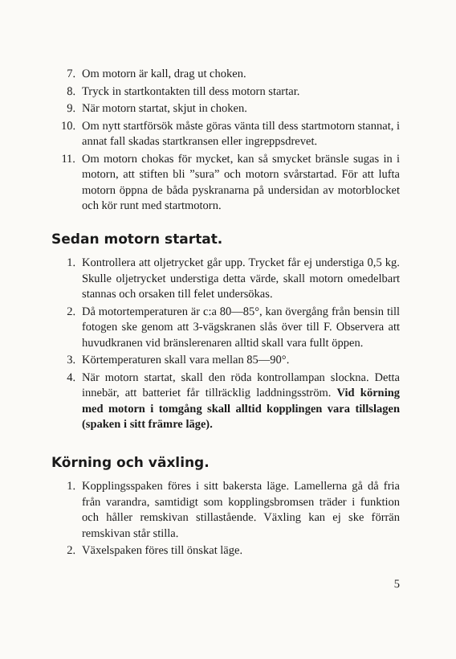7. Om motorn är kall, drag ut choken.
8. Tryck in startkontakten till dess motorn startar.
9. När motorn startat, skjut in choken.
10. Om nytt startförsök måste göras vänta till dess start­motorn stannat, i annat fall skadas startkransen eller in­greppsdrevet.
11. Om motorn chokas för mycket, kan så smycket bränsle sugas in i motorn, att stiften bli ”sura” och motorn svår­startad. För att lufta motorn öppna de båda pyskranarna på undersidan av motorblocket och kör runt med start­motorn.
Sedan motorn startat.
1. Kontrollera att oljetrycket går upp. Trycket får ej under­stiga 0,5 kg. Skulle oljetrycket understiga detta värde, skall motorn omedelbart stannas och orsaken till felet under­sökas.
2. Då motortemperaturen är c:a 80—85°, kan övergång från bensin till fotogen ske genom att 3-vägskranen slås över till F. Observera att huvudkranen vid bränslerenaren alltid skall vara fullt öppen.
3. Körtemperaturen skall vara mellan 85—90°.
4. När motorn startat, skall den röda kontrollampan slockna. Detta innebär, att batteriet får tillräcklig laddningsström. Vid körning med motorn i tomgång skall alltid kopplingen vara tillslagen (spaken i sitt främre läge).
Körning och växling.
1. Kopplingsspaken föres i sitt bakersta läge. Lamellerna gå då fria från varandra, samtidigt som kopplingsbromsen träder i funktion och håller remskivan stillastående. Väx­ling kan ej ske förrän remskivan står stilla.
2. Växelspaken föres till önskat läge.
5